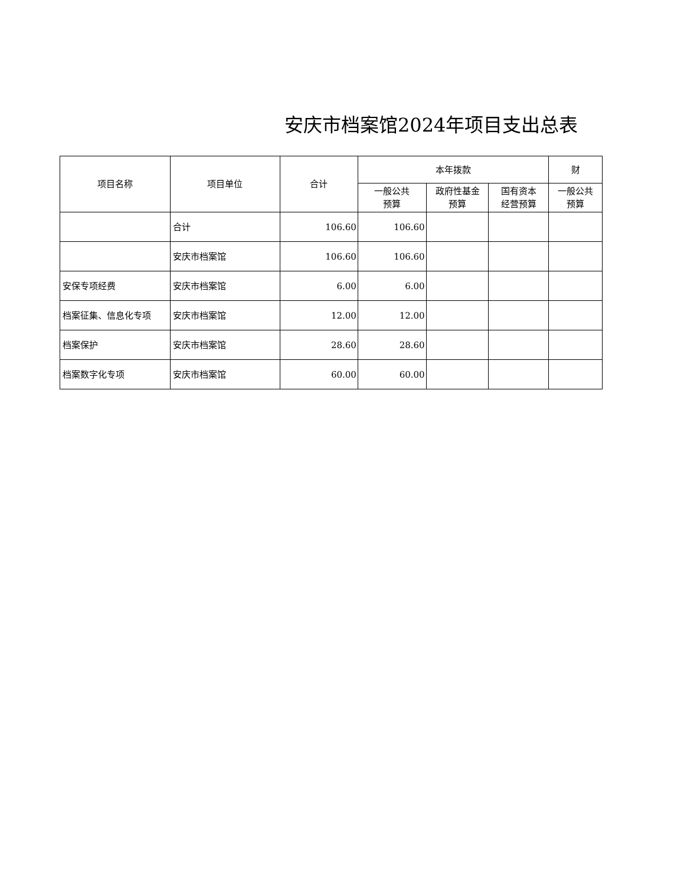安庆市档案馆2024年项目支出总表
| 项目名称 | 项目单位 | 合计 | 本年拨款 | | | 财 |
| --- | --- | --- | --- | --- | --- | --- |
| | | | 一般公共 预算 | 政府性基金 预算 | 国有资本 经营预算 | 一般公共 预算 |
| | 合计 | 106.60 | 106.60 | | | |
| | 安庆市档案馆 | 106.60 | 106.60 | | | |
| 安保专项经费 | 安庆市档案馆 | 6.00 | 6.00 | | | |
| 档案征集、信息化专项 | 安庆市档案馆 | 12.00 | 12.00 | | | |
| 档案保护 | 安庆市档案馆 | 28.60 | 28.60 | | | |
| 档案数字化专项 | 安庆市档案馆 | 60.00 | 60.00 | | | |